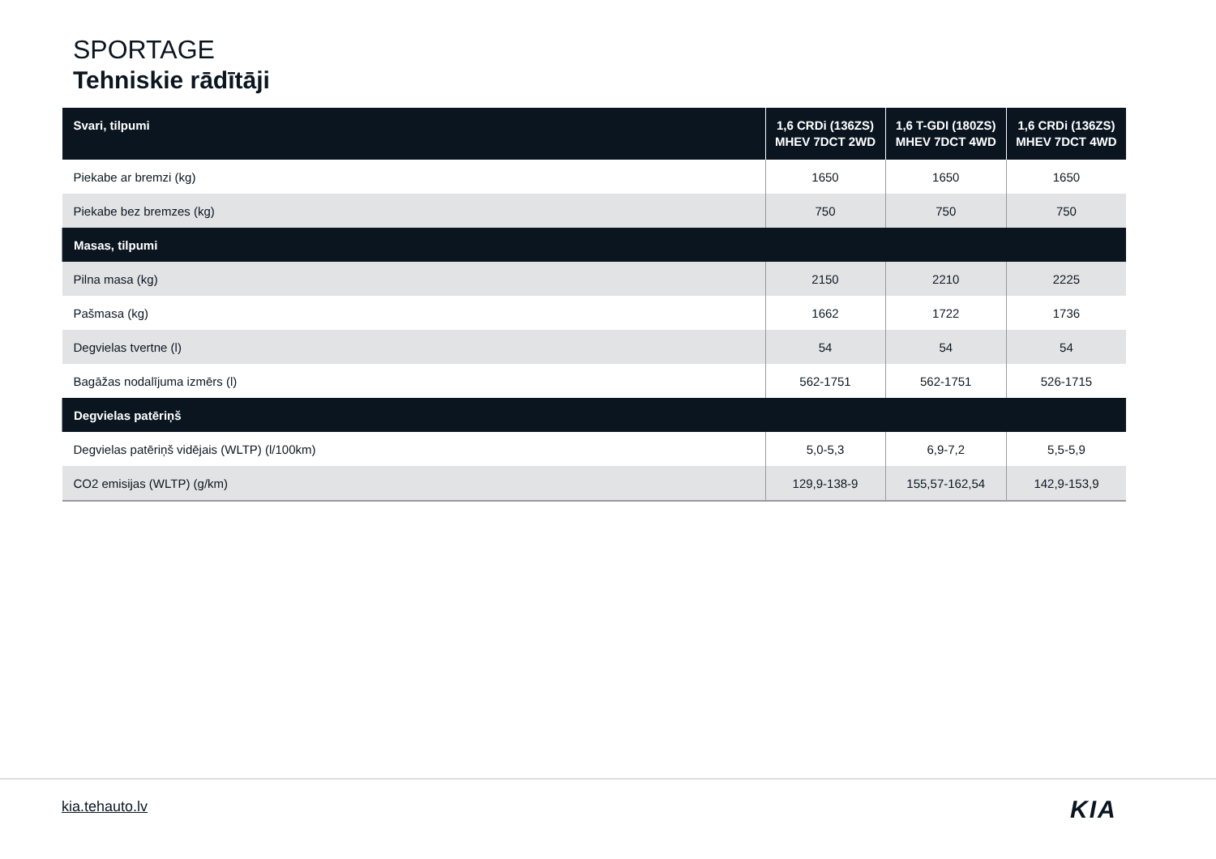SPORTAGE
Tehniskie rādītāji
| Svari, tilpumi | 1,6 CRDi (136ZS) MHEV 7DCT 2WD | 1,6 T-GDI (180ZS) MHEV 7DCT 4WD | 1,6 CRDi (136ZS) MHEV 7DCT 4WD |
| --- | --- | --- | --- |
| Piekabe ar bremzi (kg) | 1650 | 1650 | 1650 |
| Piekabe bez bremzes (kg) | 750 | 750 | 750 |
| Masas, tilpumi | | | |
| Pilna masa (kg) | 2150 | 2210 | 2225 |
| Pašmasa (kg) | 1662 | 1722 | 1736 |
| Degvielas tvertne (l) | 54 | 54 | 54 |
| Bagāžas nodalījuma izmērs (l) | 562-1751 | 562-1751 | 526-1715 |
| Degvielas patēriņš | | | |
| Degvielas patēriņš vidējais (WLTP) (l/100km) | 5,0-5,3 | 6,9-7,2 | 5,5-5,9 |
| CO2 emisijas (WLTP) (g/km) | 129,9-138-9 | 155,57-162,54 | 142,9-153,9 |
kia.tehauto.lv KIA